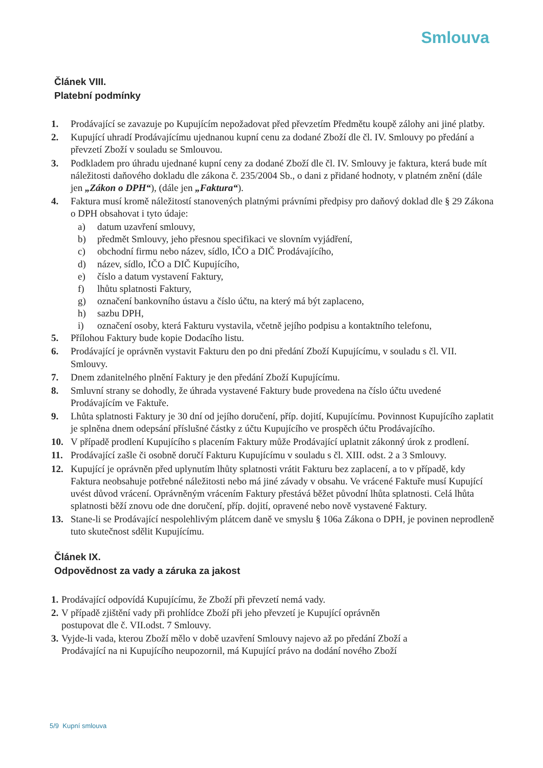Smlouva
Článek VIII.
Platební podmínky
1. Prodávající se zavazuje po Kupujícím nepožadovat před převzetím Předmětu koupě zálohy ani jiné platby.
2. Kupující uhradí Prodávajícímu ujednanou kupní cenu za dodané Zboží dle čl. IV. Smlouvy po předání a převzetí Zboží v souladu se Smlouvou.
3. Podkladem pro úhradu ujednané kupní ceny za dodané Zboží dle čl. IV. Smlouvy je faktura, která bude mít náležitosti daňového dokladu dle zákona č. 235/2004 Sb., o dani z přidané hodnoty, v platném znění (dále jen „Zákon o DPH“), (dále jen „Faktura“).
4. Faktura musí kromě náležitostí stanovených platnými právními předpisy pro daňový doklad dle § 29 Zákona o DPH obsahovat i tyto údaje:
a) datum uzavření smlouvy,
b) předmět Smlouvy, jeho přesnou specifikaci ve slovním vyjádření,
c) obchodní firmu nebo název, sídlo, IČO a DIČ Prodávajícího,
d) název, sídlo, IČO a DIČ Kupujícího,
e) číslo a datum vystavení Faktury,
f) lhůtu splatnosti Faktury,
g) označení bankovního ústavu a číslo účtu, na který má být zaplaceno,
h) sazbu DPH,
i) označení osoby, která Fakturu vystavila, včetně jejího podpisu a kontaktního telefonu,
5. Přílohou Faktury bude kopie Dodacího listu.
6. Prodávající je oprávněn vystavit Fakturu den po dni předání Zboží Kupujícímu, v souladu s čl. VII. Smlouvy.
7. Dnem zdanitelného plnění Faktury je den předání Zboží Kupujícímu.
8. Smluvní strany se dohodly, že úhrada vystavené Faktury bude provedena na číslo účtu uvedené Prodávajícím ve Faktuře.
9. Lhůta splatnosti Faktury je 30 dní od jejího doručení, příp. dojití, Kupujícímu. Povinnost Kupujícího zaplatit je splněna dnem odepsání příslušné částky z účtu Kupujícího ve prospěch účtu Prodávajícího.
10. V případě prodlení Kupujícího s placením Faktury může Prodávající uplatnit zákonný úrok z prodlení.
11. Prodávající zašle či osobně doručí Fakturu Kupujícímu v souladu s čl. XIII. odst. 2 a 3 Smlouvy.
12. Kupující je oprávněn před uplynutím lhůty splatnosti vrátit Fakturu bez zaplacení, a to v případě, kdy Faktura neobsahuje potřebné náležitosti nebo má jiné závady v obsahu. Ve vrácené Faktuře musí Kupující uvést důvod vrácení. Oprávněným vrácením Faktury přestává běžet původní lhůta splatnosti. Celá lhůta splatnosti běží znovu ode dne doručení, příp. dojití, opravené nebo nově vystavené Faktury.
13. Stane-li se Prodávající nespolehlivým plátcem daně ve smyslu § 106a Zákona o DPH, je povinen neprodleně tuto skutečnost sdělit Kupujícímu.
Článek IX.
Odpovědnost za vady a záruka za jakost
1. Prodávající odpovídá Kupujícímu, že Zboží při převzetí nemá vady.
2. V případě zjištění vady při prohlídce Zboží při jeho převzetí je Kupující oprávněn
postupovat dle č. VII.odst. 7 Smlouvy.
3. Vyjde-li vada, kterou Zboží mělo v době uzavření Smlouvy najevo až po předání Zboží a
Prodávající na ni Kupujícího neupozornil, má Kupující právo na dodání nového Zboží
5/9 Kupní smlouva